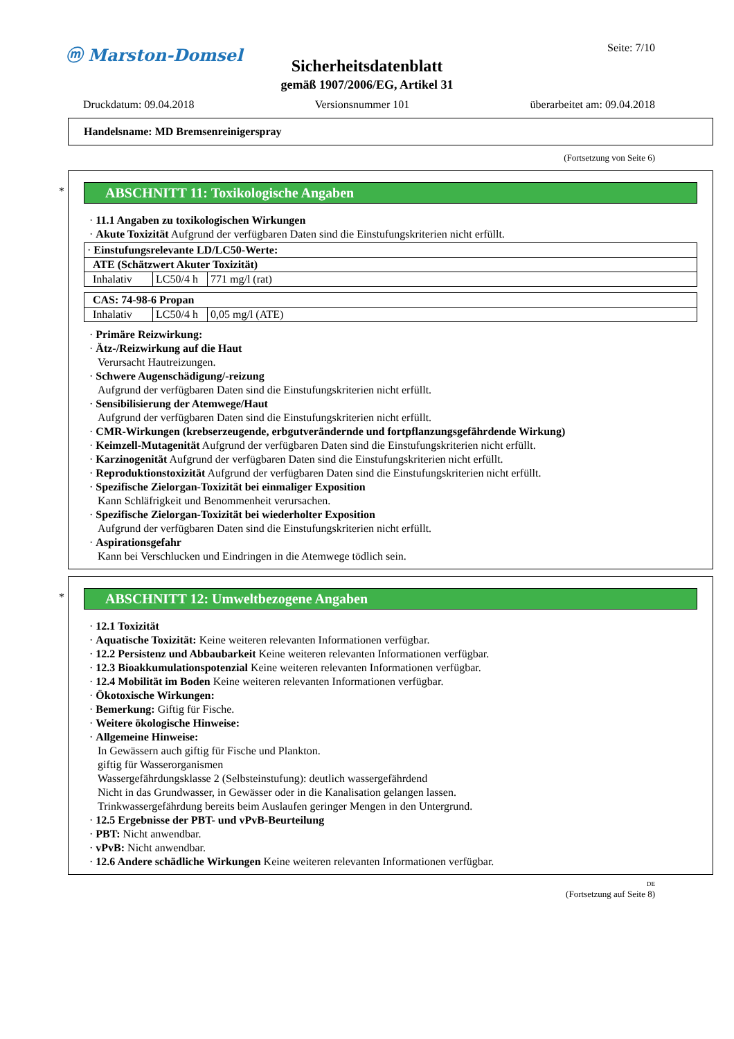ⓜ Marston-Domsel Seite: 7/10
Sicherheitsdatenblatt
gemäß 1907/2006/EG, Artikel 31
Druckdatum: 09.04.2018 Versionsnummer 101 überarbeitet am: 09.04.2018
Handelsname: MD Bremsenreinigerspray
(Fortsetzung von Seite 6)
*
ABSCHNITT 11: Toxikologische Angaben
· 11.1 Angaben zu toxikologischen Wirkungen
· Akute Toxizität Aufgrund der verfügbaren Daten sind die Einstufungskriterien nicht erfüllt.
| · Einstufungsrelevante LD/LC50-Werte: | | |
| ATE (Schätzwert Akuter Toxizität) | | |
| Inhalativ | LC50/4 h | 771 mg/l (rat) |
| CAS: 74-98-6 Propan | | |
| Inhalativ | LC50/4 h | 0,05 mg/l (ATE) |
· Primäre Reizwirkung:
· Ätz-/Reizwirkung auf die Haut
Verursacht Hautreizungen.
· Schwere Augenschädigung/-reizung
Aufgrund der verfügbaren Daten sind die Einstufungskriterien nicht erfüllt.
· Sensibilisierung der Atemwege/Haut
Aufgrund der verfügbaren Daten sind die Einstufungskriterien nicht erfüllt.
· CMR-Wirkungen (krebserzeugende, erbgutverändernde und fortpflanzungsgefährdende Wirkung)
· Keimzell-Mutagenität Aufgrund der verfügbaren Daten sind die Einstufungskriterien nicht erfüllt.
· Karzinogenität Aufgrund der verfügbaren Daten sind die Einstufungskriterien nicht erfüllt.
· Reproduktionstoxizität Aufgrund der verfügbaren Daten sind die Einstufungskriterien nicht erfüllt.
· Spezifische Zielorgan-Toxizität bei einmaliger Exposition
Kann Schläfrigkeit und Benommenheit verursachen.
· Spezifische Zielorgan-Toxizität bei wiederholter Exposition
Aufgrund der verfügbaren Daten sind die Einstufungskriterien nicht erfüllt.
· Aspirationsgefahr
Kann bei Verschlucken und Eindringen in die Atemwege tödlich sein.
*
ABSCHNITT 12: Umweltbezogene Angaben
· 12.1 Toxizität
· Aquatische Toxizität: Keine weiteren relevanten Informationen verfügbar.
· 12.2 Persistenz und Abbaubarkeit Keine weiteren relevanten Informationen verfügbar.
· 12.3 Bioakkumulationspotenzial Keine weiteren relevanten Informationen verfügbar.
· 12.4 Mobilität im Boden Keine weiteren relevanten Informationen verfügbar.
· Ökotoxische Wirkungen:
· Bemerkung: Giftig für Fische.
· Weitere ökologische Hinweise:
· Allgemeine Hinweise:
In Gewässern auch giftig für Fische und Plankton.
giftig für Wasserorganismen
Wassergefährdungsklasse 2 (Selbsteinstufung): deutlich wassergefährdend
Nicht in das Grundwasser, in Gewässer oder in die Kanalisation gelangen lassen.
Trinkwassergefährdung bereits beim Auslaufen geringer Mengen in den Untergrund.
· 12.5 Ergebnisse der PBT- und vPvB-Beurteilung
· PBT: Nicht anwendbar.
· vPvB: Nicht anwendbar.
· 12.6 Andere schädliche Wirkungen Keine weiteren relevanten Informationen verfügbar.
DE
(Fortsetzung auf Seite 8)